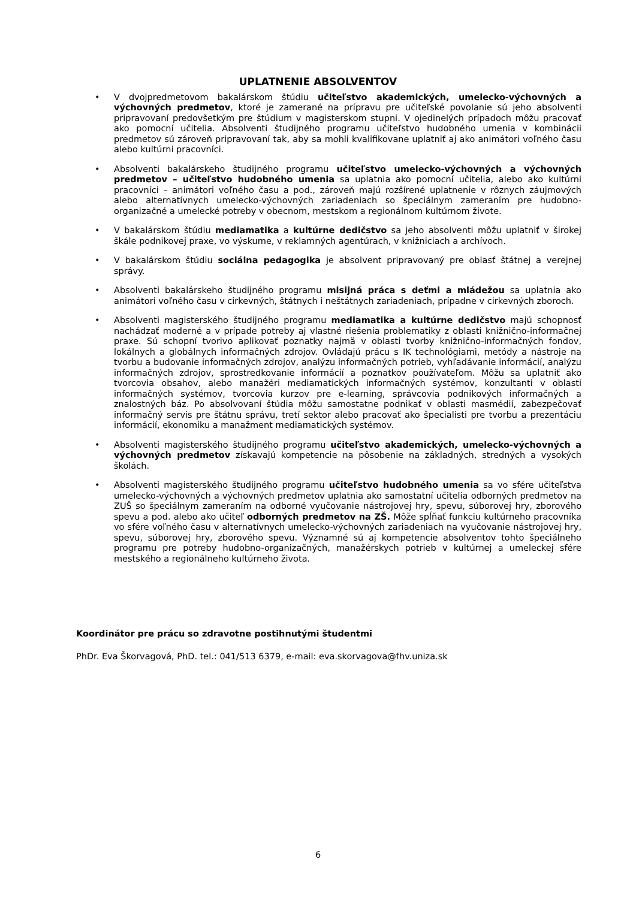UPLATNENIE ABSOLVENTOV
V dvojpredmetovom bakalárskom štúdiu učiteľstvo akademických, umelecko-výchovných a výchovných predmetov, ktoré je zamerané na prípravu pre učiteľské povolanie sú jeho absolventi pripravovaní predovšetkým pre štúdium v magisterskom stupni. V ojedinelých prípadoch môžu pracovať ako pomocní učitelia. Absolventi študijného programu učiteľstvo hudobného umenia v kombinácii predmetov sú zároveň pripravovaní tak, aby sa mohli kvalifikovane uplatniť aj ako animátori voľného času alebo kultúrni pracovníci.
Absolventi bakalárskeho študijného programu učiteľstvo umelecko-výchovných a výchovných predmetov – učiteľstvo hudobného umenia sa uplatnia ako pomocní učitelia, alebo ako kultúrni pracovníci – animátori voľného času a pod., zároveň majú rozšírené uplatnenie v rôznych záujmových alebo alternatívnych umelecko-výchovných zariadeniach so špeciálnym zameraním pre hudobno-organizačné a umelecké potreby v obecnom, mestskom a regionálnom kultúrnom živote.
V bakalárskom štúdiu mediamatika a kultúrne dedičstvo sa jeho absolventi môžu uplatniť v širokej škále podnikovej praxe, vo výskume, v reklamných agentúrach, v knižniciach a archívoch.
V bakalárskom štúdiu sociálna pedagogika je absolvent pripravovaný pre oblasť štátnej a verejnej správy.
Absolventi bakalárskeho študijného programu misijná práca s deťmi a mládežou sa uplatnia ako animátori voľného času v cirkevných, štátnych i neštátnych zariadeniach, prípadne v cirkevných zboroch.
Absolventi magisterského študijného programu mediamatika a kultúrne dedičstvo majú schopnosť nachádzať moderné a v prípade potreby aj vlastné riešenia problematiky z oblasti knižnično-informačnej praxe. Sú schopní tvorivo aplikovať poznatky najmä v oblasti tvorby knižnično-informačných fondov, lokálnych a globálnych informačných zdrojov. Ovládajú prácu s IK technológiami, metódy a nástroje na tvorbu a budovanie informačných zdrojov, analýzu informačných potrieb, vyhľadávanie informácií, analýzu informačných zdrojov, sprostredkovanie informácií a poznatkov používateľom. Môžu sa uplatniť ako tvorcovia obsahov, alebo manažéri mediamatických informačných systémov, konzultanti v oblasti informačných systémov, tvorcovia kurzov pre e-learning, správcovia podnikových informačných a znalostných báz. Po absolvovaní štúdia môžu samostatne podnikať v oblasti masmédií, zabezpečovať informačný servis pre štátnu správu, tretí sektor alebo pracovať ako špecialisti pre tvorbu a prezentáciu informácií, ekonomiku a manažment mediamatických systémov.
Absolventi magisterského študijného programu učiteľstvo akademických, umelecko-výchovných a výchovných predmetov získavajú kompetencie na pôsobenie na základných, stredných a vysokých školách.
Absolventi magisterského študijného programu učiteľstvo hudobného umenia sa vo sfére učiteľstva umelecko-výchovných a výchovných predmetov uplatnia ako samostatní učitelia odborných predmetov na ZUŠ so špeciálnym zameraním na odborné vyučovanie nástrojovej hry, spevu, súborovej hry, zborového spevu a pod. alebo ako učiteľ odborných predmetov na ZŠ. Môže spĺňať funkciu kultúrneho pracovníka vo sfére voľného času v alternatívnych umelecko-výchovných zariadeniach na vyučovanie nástrojovej hry, spevu, súborovej hry, zborového spevu. Významné sú aj kompetencie absolventov tohto špeciálneho programu pre potreby hudobno-organizačných, manažérskych potrieb v kultúrnej a umeleckej sfére mestského a regionálneho kultúrneho života.
Koordinátor pre prácu so zdravotne postihnutými študentmi
PhDr. Eva Škorvagová, PhD. tel.: 041/513 6379, e-mail: eva.skorvagova@fhv.uniza.sk
6